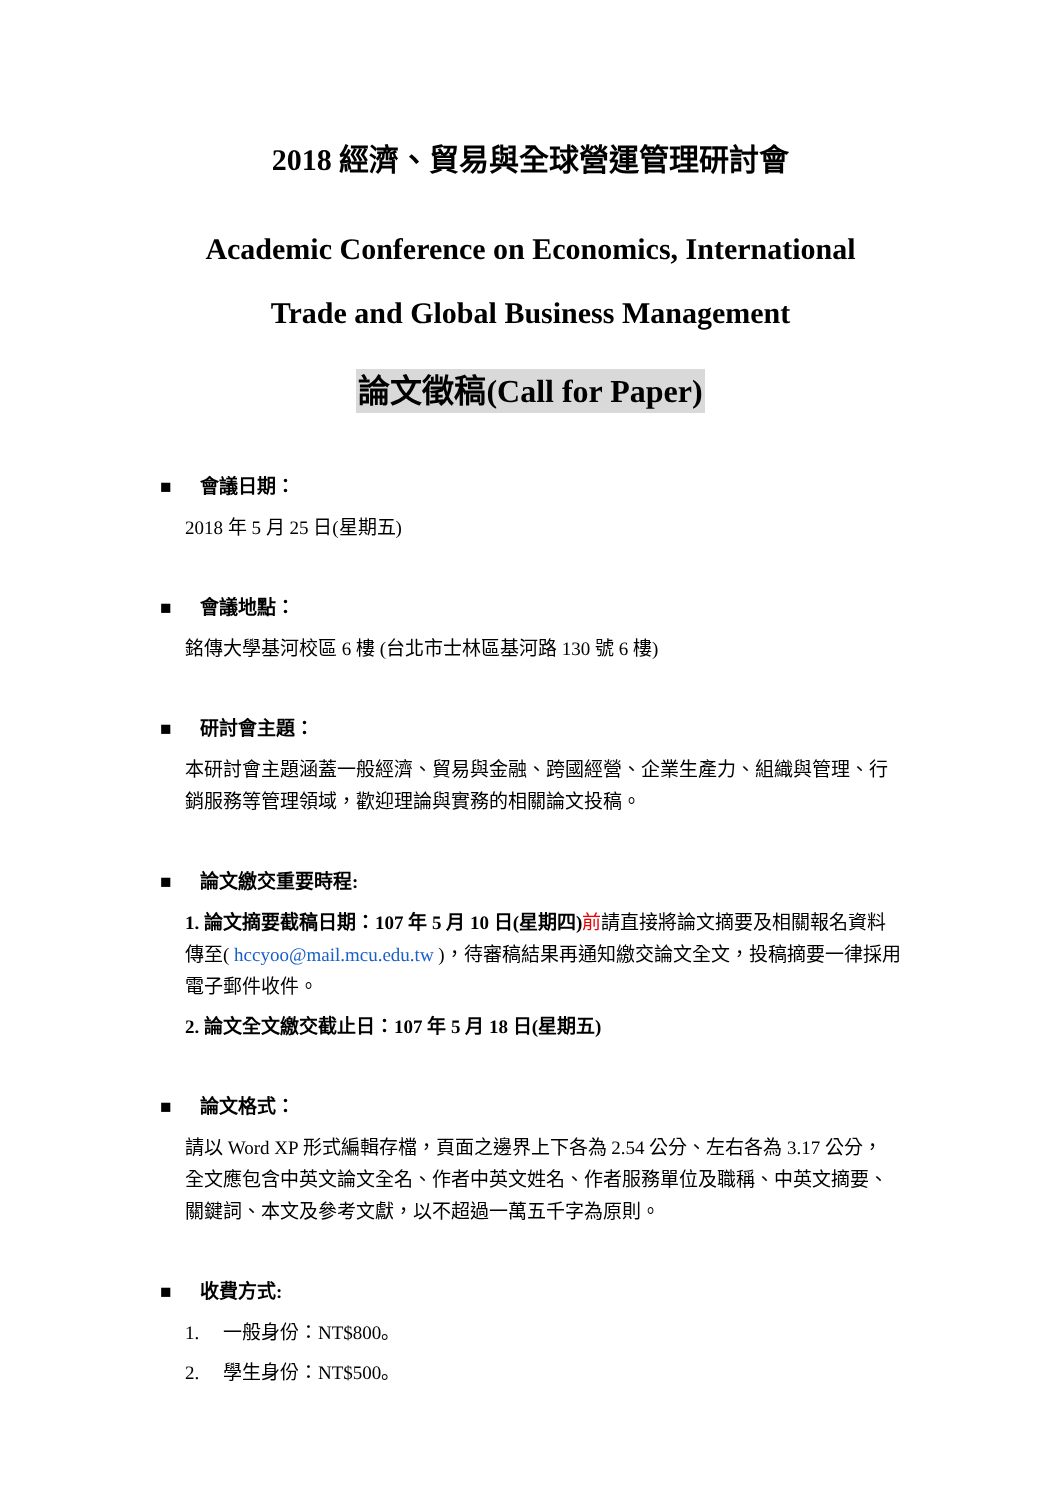2018 經濟、貿易與全球營運管理研討會
Academic Conference on Economics, International
Trade and Global Business Management
論文徵稿(Call for Paper)
■ 會議日期：
2018 年 5 月 25 日(星期五)
■ 會議地點：
銘傳大學基河校區 6 樓 (台北市士林區基河路 130 號 6 樓)
■ 研討會主題：
本研討會主題涵蓋一般經濟、貿易與金融、跨國經營、企業生產力、組織與管理、行銷服務等管理領域，歡迎理論與實務的相關論文投稿。
■ 論文繳交重要時程:
1. 論文摘要截稿日期：107 年 5 月 10 日(星期四) 前請直接將論文摘要及相關報名資料傳至( hccyoo@mail.mcu.edu.tw )，待審稿結果再通知繳交論文全文，投稿摘要一律採用電子郵件收件。
2. 論文全文繳交截止日：107 年 5 月 18 日(星期五)
■ 論文格式：
請以 Word XP 形式編輯存檔，頁面之邊界上下各為 2.54 公分、左右各為 3.17 公分，全文應包含中英文論文全名、作者中英文姓名、作者服務單位及職稱、中英文摘要、關鍵詞、本文及參考文獻，以不超過一萬五千字為原則。
■ 收費方式:
1. 一般身份：NT$800。
2. 學生身份：NT$500。